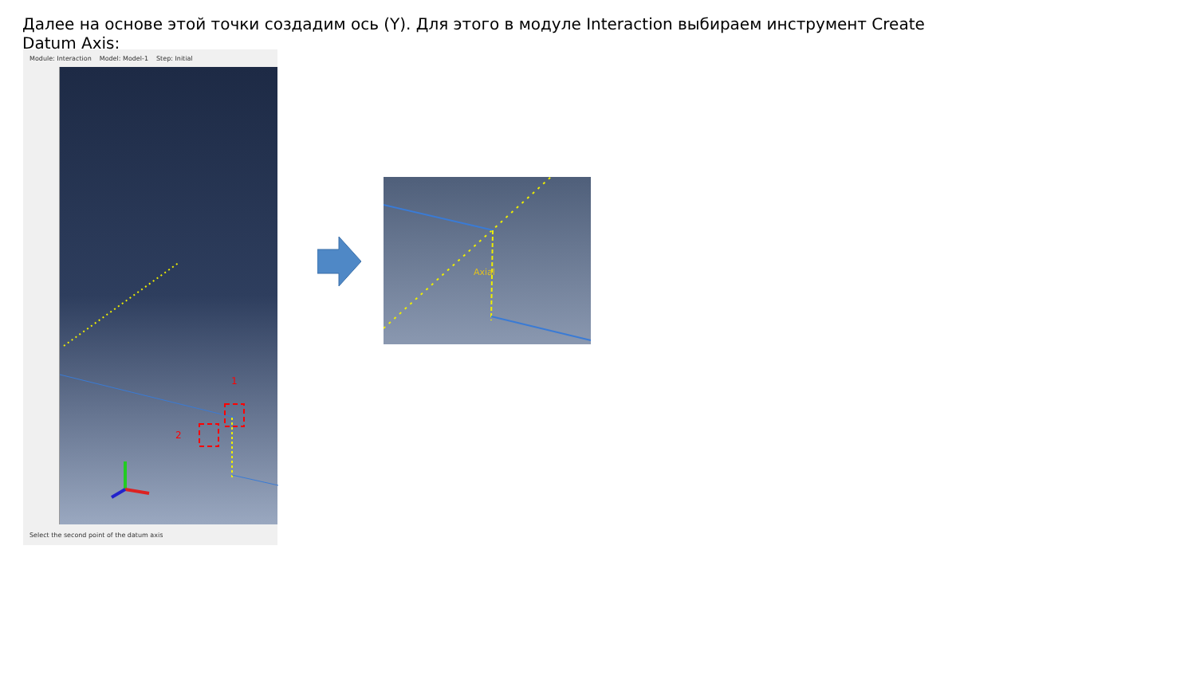Далее на основе этой точки создадим ось (Y). Для этого в модуле Interaction выбираем инструмент Create Datum Axis:
Module: Interaction Model: Model-1 Step: Initial
1
2
Select the second point of the datum axis
Axial